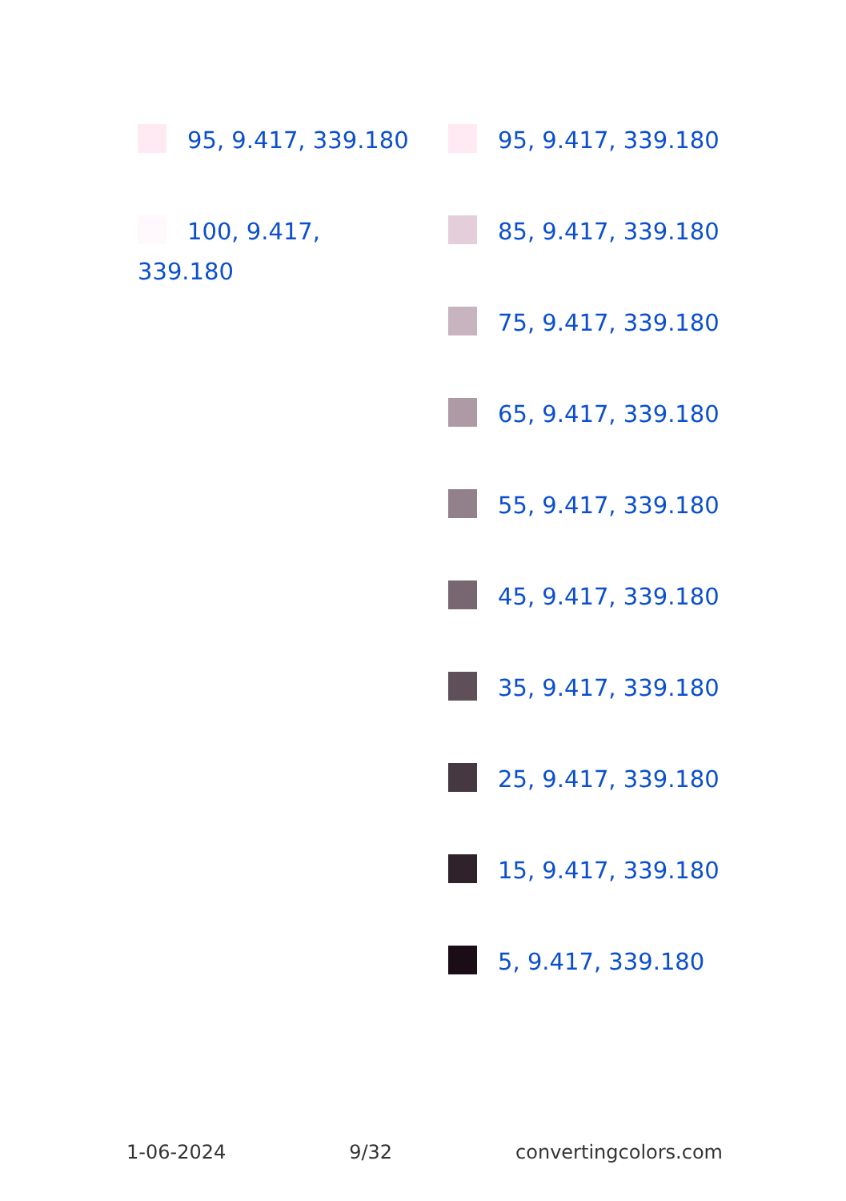95, 9.417, 339.180
100, 9.417, 339.180
95, 9.417, 339.180
85, 9.417, 339.180
75, 9.417, 339.180
65, 9.417, 339.180
55, 9.417, 339.180
45, 9.417, 339.180
35, 9.417, 339.180
25, 9.417, 339.180
15, 9.417, 339.180
5, 9.417, 339.180
1-06-2024 9/32 convertingcolors.com